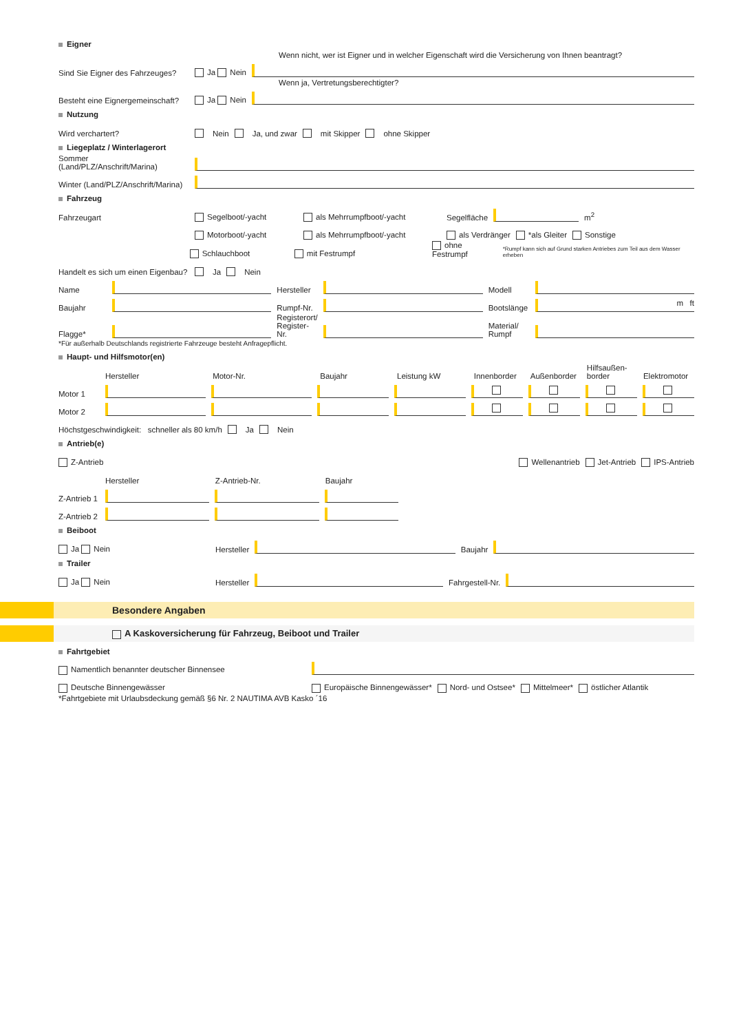Eigner
Wenn nicht, wer ist Eigner und in welcher Eigenschaft wird die Versicherung von Ihnen beantragt?
Sind Sie Eigner des Fahrzeuges? Ja Nein
Wenn ja, Vertretungsberechtigter?
Besteht eine Eignergemeinschaft? Ja Nein
Nutzung
Wird verchartert? Nein Ja, und zwar mit Skipper ohne Skipper
Liegeplatz / Winterlagerort
Sommer (Land/PLZ/Anschrift/Marina)
Winter (Land/PLZ/Anschrift/Marina)
Fahrzeug
Fahrzeugart Segelboot/-yacht als Mehrrumpfboot/-yacht Segelfläche m<sup>2</sup>
Motorboot/-yacht als Mehrrumpfboot/-yacht als Verdränger *als Gleiter Sonstige
Schlauchboot mit Festrumpf ohne Festrumpf *Rumpf kann sich auf Grund starken Antriebes zum Teil aus dem Wasser erheben
Handelt es sich um einen Eigenbau? Ja Nein
Name Hersteller Modell
Baujahr Rumpf-Nr. Bootslänge m ft
Flagge* Registerort/ Register-Nr. Material/ Rumpf
*Für außerhalb Deutschlands registrierte Fahrzeuge besteht Anfragepflicht.
Haupt- und Hilfsmotor(en)
Hersteller Motor-Nr. Baujahr Leistung kW Innenborder Außenborder Hilfsaußen-border Elektromotor
Motor 1
Motor 2
Höchstgeschwindigkeit: schneller als 80 km/h Ja Nein
Antrieb(e)
Z-Antrieb Wellenantrieb Jet-Antrieb IPS-Antrieb
Hersteller Z-Antrieb-Nr. Baujahr
Z-Antrieb 1
Z-Antrieb 2
Beiboot
Ja Nein Hersteller Baujahr
Trailer
Ja Nein Hersteller Fahrgestell-Nr.
Besondere Angaben
A Kaskoversicherung für Fahrzeug, Beiboot und Trailer
Fahrtgebiet
Namentlich benannter deutscher Binnensee
Deutsche Binnengewässer Europäische Binnengewässer* Nord- und Ostsee* Mittelmeer* östlicher Atlantik
*Fahrtgebiete mit Urlaubsdeckung gemäß §6 Nr. 2 NAUTIMA AVB Kasko ´16